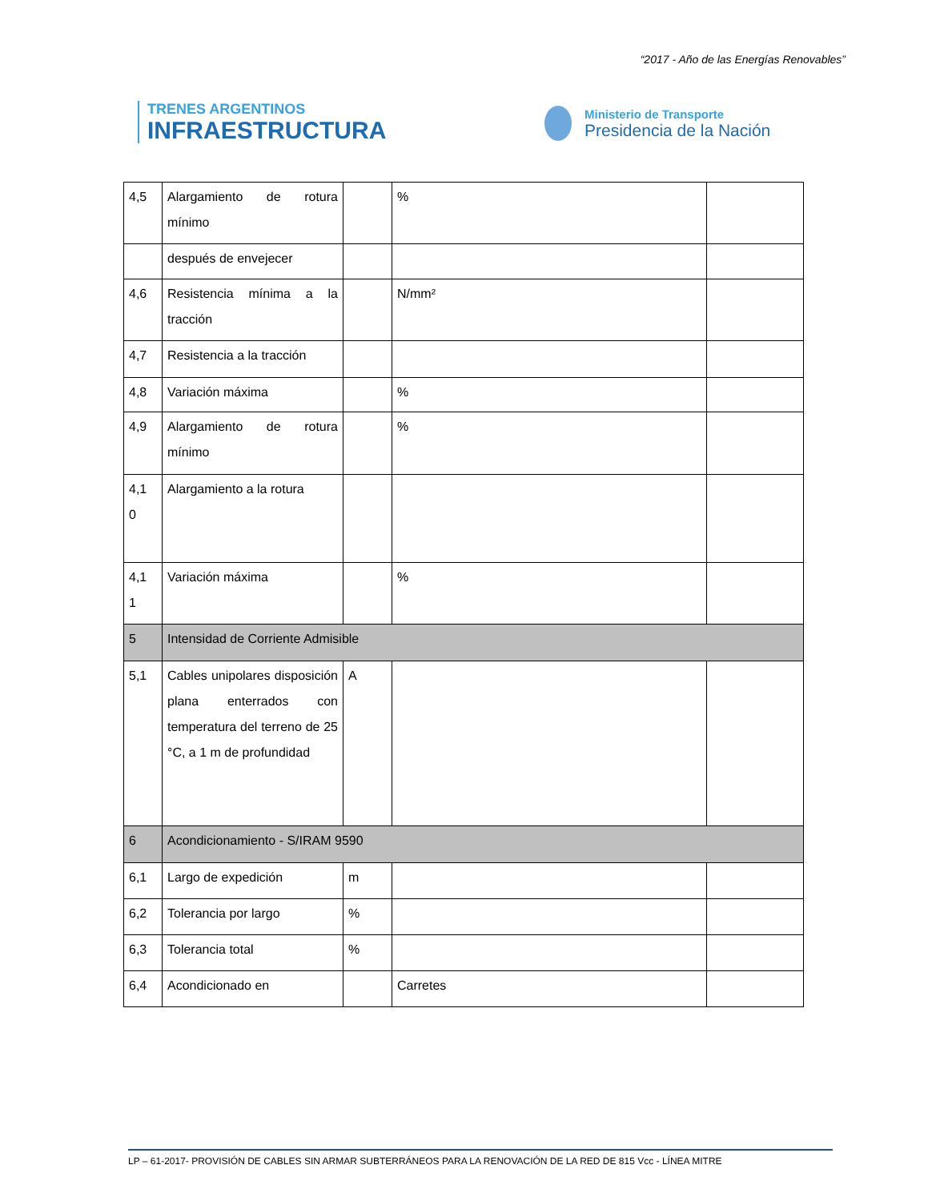“2017 - Año de las Energías Renovables”
TRENES ARGENTINOS
INFRAESTRUCTURA
Ministerio de Transporte
Presidencia de la Nación
| 4,5 | Alargamiento de rotura mínimo | | % | |
| | después de envejecer | | | |
| 4,6 | Resistencia mínima a la tracción | | N/mm² | |
| 4,7 | Resistencia a la tracción | | | |
| 4,8 | Variación máxima | | % | |
| 4,9 | Alargamiento de rotura mínimo | | % | |
| 4,1 0 | Alargamiento a la rotura | | | |
| 4,1 1 | Variación máxima | | % | |
| 5 | Intensidad de Corriente Admisible | | | |
| 5,1 | Cables unipolares disposición plana enterrados con temperatura del terreno de 25 °C, a 1 m de profundidad | A | | |
| 6 | Acondicionamiento - S/IRAM 9590 | | | |
| 6,1 | Largo de expedición | m | | |
| 6,2 | Tolerancia por largo | % | | |
| 6,3 | Tolerancia total | % | | |
| 6,4 | Acondicionado en | | Carretes | |
LP – 61-2017- PROVISIÓN DE CABLES SIN ARMAR SUBTERRÁNEOS PARA LA RENOVACIÓN DE LA RED DE 815 Vcc - LÍNEA MITRE